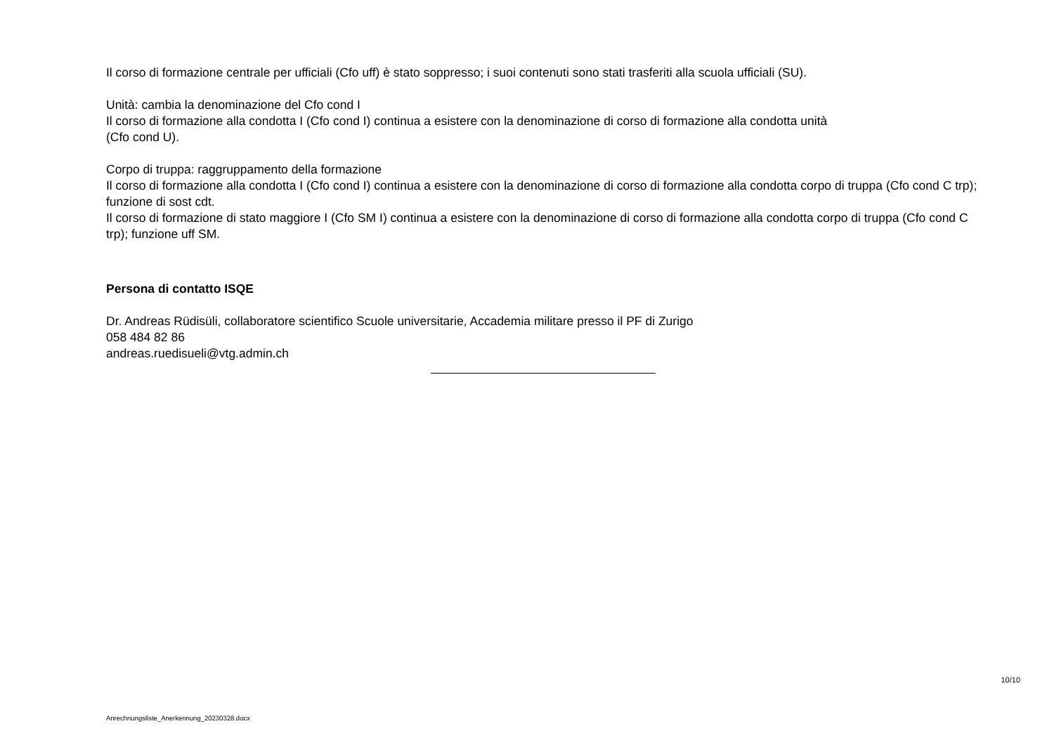Il corso di formazione centrale per ufficiali (Cfo uff) è stato soppresso; i suoi contenuti sono stati trasferiti alla scuola ufficiali (SU).
Unità: cambia la denominazione del Cfo cond I
Il corso di formazione alla condotta I (Cfo cond I) continua a esistere con la denominazione di corso di formazione alla condotta unità
(Cfo cond U).
Corpo di truppa: raggruppamento della formazione
Il corso di formazione alla condotta I (Cfo cond I) continua a esistere con la denominazione di corso di formazione alla condotta corpo di truppa (Cfo cond C trp); funzione di sost cdt.
Il corso di formazione di stato maggiore I (Cfo SM I) continua a esistere con la denominazione di corso di formazione alla condotta corpo di truppa (Cfo cond C trp); funzione uff SM.
Persona di contatto ISQE
Dr. Andreas Rüdisüli, collaboratore scientifico Scuole universitarie, Accademia militare presso il PF di Zurigo
058 484 82 86
andreas.ruedisueli@vtg.admin.ch
10/10
Anrechnungsliste_Anerkennung_20230328.docx